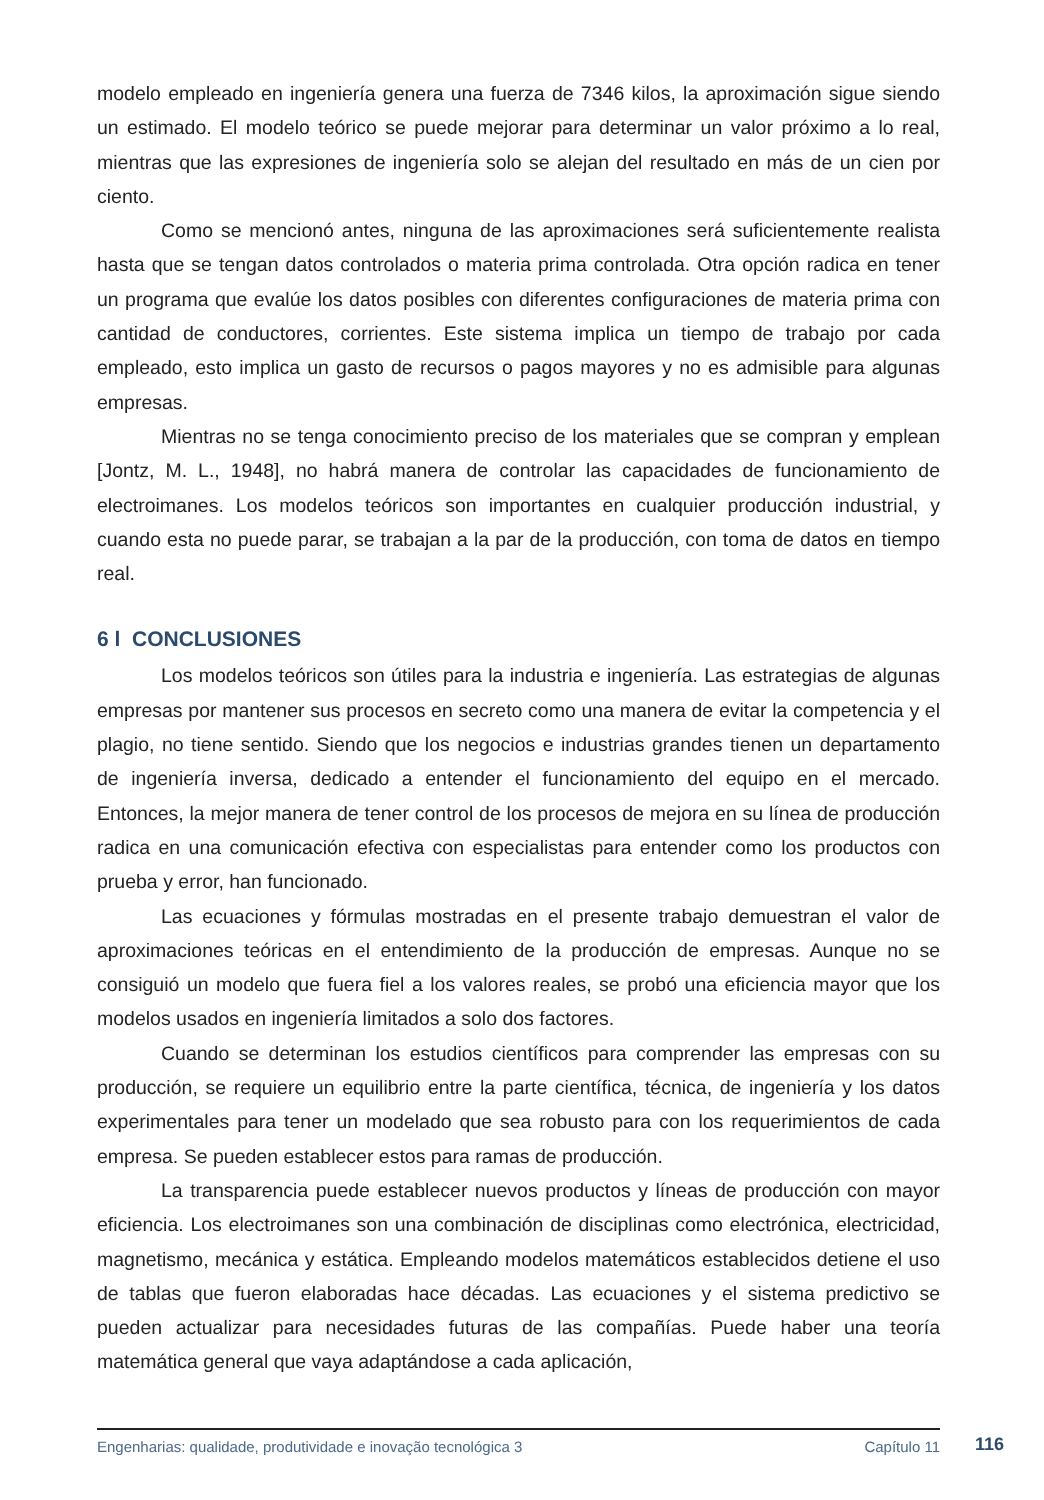modelo empleado en ingeniería genera una fuerza de 7346 kilos, la aproximación sigue siendo un estimado. El modelo teórico se puede mejorar para determinar un valor próximo a lo real, mientras que las expresiones de ingeniería solo se alejan del resultado en más de un cien por ciento.
Como se mencionó antes, ninguna de las aproximaciones será suficientemente realista hasta que se tengan datos controlados o materia prima controlada. Otra opción radica en tener un programa que evalúe los datos posibles con diferentes configuraciones de materia prima con cantidad de conductores, corrientes. Este sistema implica un tiempo de trabajo por cada empleado, esto implica un gasto de recursos o pagos mayores y no es admisible para algunas empresas.
Mientras no se tenga conocimiento preciso de los materiales que se compran y emplean [Jontz, M. L., 1948], no habrá manera de controlar las capacidades de funcionamiento de electroimanes. Los modelos teóricos son importantes en cualquier producción industrial, y cuando esta no puede parar, se trabajan a la par de la producción, con toma de datos en tiempo real.
6 l CONCLUSIONES
Los modelos teóricos son útiles para la industria e ingeniería. Las estrategias de algunas empresas por mantener sus procesos en secreto como una manera de evitar la competencia y el plagio, no tiene sentido. Siendo que los negocios e industrias grandes tienen un departamento de ingeniería inversa, dedicado a entender el funcionamiento del equipo en el mercado. Entonces, la mejor manera de tener control de los procesos de mejora en su línea de producción radica en una comunicación efectiva con especialistas para entender como los productos con prueba y error, han funcionado.
Las ecuaciones y fórmulas mostradas en el presente trabajo demuestran el valor de aproximaciones teóricas en el entendimiento de la producción de empresas. Aunque no se consiguió un modelo que fuera fiel a los valores reales, se probó una eficiencia mayor que los modelos usados en ingeniería limitados a solo dos factores.
Cuando se determinan los estudios científicos para comprender las empresas con su producción, se requiere un equilibrio entre la parte científica, técnica, de ingeniería y los datos experimentales para tener un modelado que sea robusto para con los requerimientos de cada empresa. Se pueden establecer estos para ramas de producción.
La transparencia puede establecer nuevos productos y líneas de producción con mayor eficiencia. Los electroimanes son una combinación de disciplinas como electrónica, electricidad, magnetismo, mecánica y estática. Empleando modelos matemáticos establecidos detiene el uso de tablas que fueron elaboradas hace décadas. Las ecuaciones y el sistema predictivo se pueden actualizar para necesidades futuras de las compañías. Puede haber una teoría matemática general que vaya adaptándose a cada aplicación,
Engenharias: qualidade, produtividade e inovação tecnológica 3 Capítulo 11 116